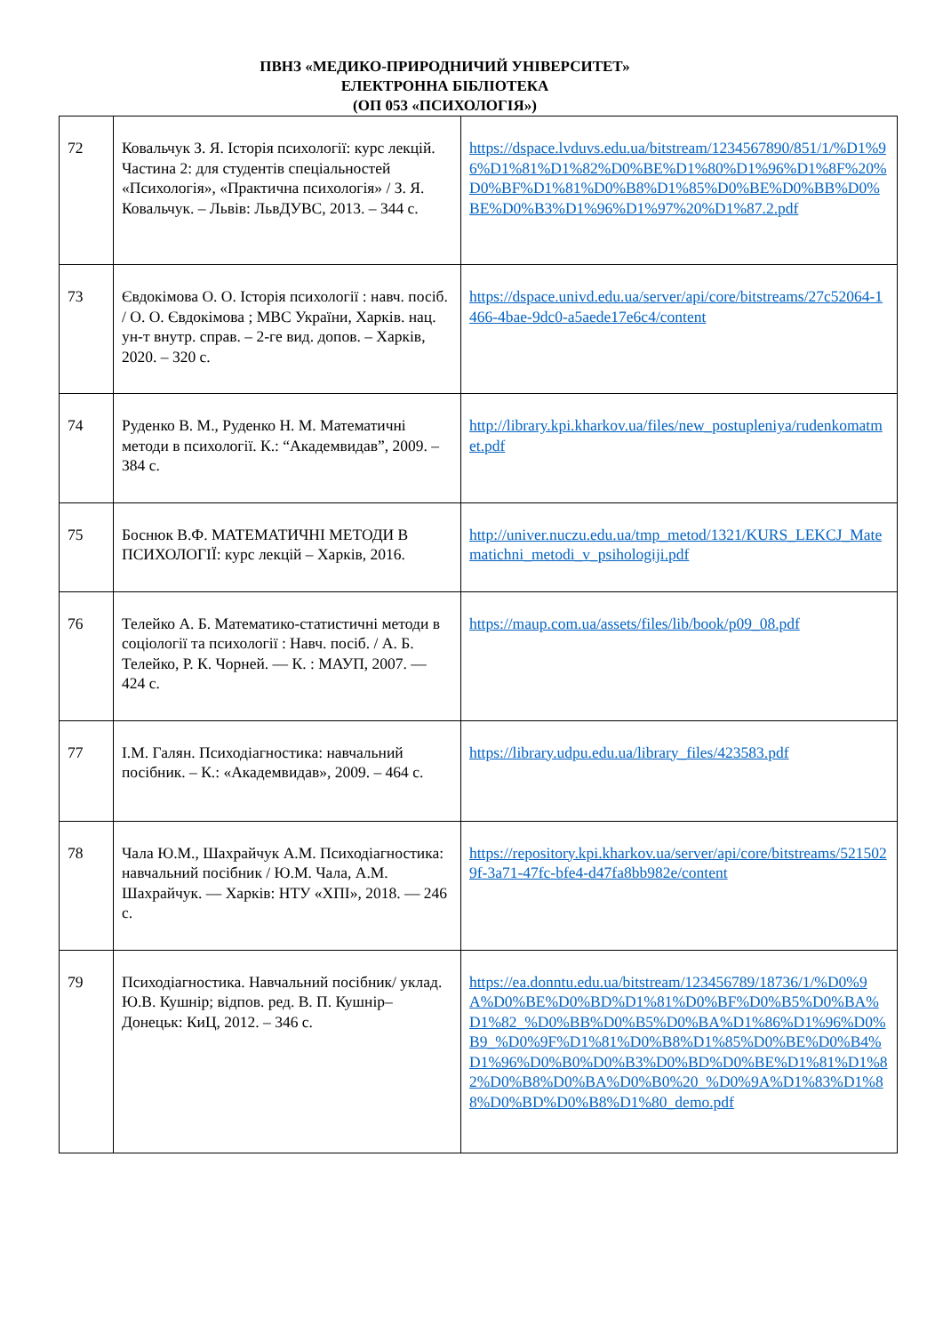ПВНЗ «МЕДИКО-ПРИРОДНИЧИЙ УНІВЕРСИТЕТ»
ЕЛЕКТРОННА БІБЛІОТЕКА
(ОП 053 «ПСИХОЛОГІЯ»)
| 72 | Ковальчук З. Я. Історія психології: курс лекцій. Частина 2: для студентів спеціальностей «Психологія», «Практична психологія» / З. Я. Ковальчук. – Львів: ЛьвДУВС, 2013. – 344 с. | https://dspace.lvduvs.edu.ua/bitstream/1234567890/851/1/%D1%96%D1%81%D1%82%D0%BE%D1%80%D1%96%D1%8F%20%D0%BF%D1%81%D0%B8%D1%85%D0%BE%D0%BB%D0%BE%D0%B3%D1%96%D1%97%20%D1%87.2.pdf |
| 73 | Євдокімова О. О. Історія психології : навч. посіб. / О. О. Євдокімова ; МВС України, Харків. нац. ун-т внутр. справ. – 2-ге вид. допов. – Харків, 2020. – 320 с. | https://dspace.univd.edu.ua/server/api/core/bitstreams/27c52064-1466-4bae-9dc0-a5aede17e6c4/content |
| 74 | Руденко В. М., Руденко Н. М. Математичні методи в психології. К.: “Академвидав”, 2009. – 384 с. | http://library.kpi.kharkov.ua/files/new_postupleniya/rudenkomatmet.pdf |
| 75 | Боснюк В.Ф. МАТЕМАТИЧНІ МЕТОДИ В ПСИХОЛОГІЇ: курс лекцій – Харків, 2016. | http://univer.nuczu.edu.ua/tmp_metod/1321/KURS_LEKCJ_Matematichni_metodi_v_psihologiji.pdf |
| 76 | Телейко А. Б. Математико-статистичні методи в соціології та психології : Навч. посіб. / А. Б. Телейко, Р. К. Чорней. — К. : МАУП, 2007. — 424 с. | https://maup.com.ua/assets/files/lib/book/p09_08.pdf |
| 77 | І.М. Галян. Психодіагностика: навчальний посібник. – К.: «Академвидав», 2009. – 464 с. | https://library.udpu.edu.ua/library_files/423583.pdf |
| 78 | Чала Ю.М., Шахрайчук А.М. Психодіагностика: навчальний посібник / Ю.М. Чала, А.М. Шахрайчук. — Харків: НТУ «ХПІ», 2018. — 246 с. | https://repository.kpi.kharkov.ua/server/api/core/bitstreams/5215029f-3a71-47fc-bfe4-d47fa8bb982e/content |
| 79 | Психодіагностика. Навчальний посібник/ уклад. Ю.В. Кушнір; відпов. ред. В. П. Кушнір– Донецьк: КиЦ, 2012. – 346 с. | https://ea.donntu.edu.ua/bitstream/123456789/18736/1/%D0%9A%D0%BE%D0%BD%D1%81%D0%BF%D0%B5%D0%BA%D1%82_%D0%BB%D0%B5%D0%BA%D1%86%D1%96%D0%B9_%D0%9F%D1%81%D0%B8%D1%85%D0%BE%D0%B4%D1%96%D0%B0%D0%B3%D0%BD%D0%BE%D1%81%D1%82%D0%B8%D0%BA%D0%B0%20_%D0%9A%D1%83%D1%88%D0%BD%D0%B8%D1%80_demo.pdf |